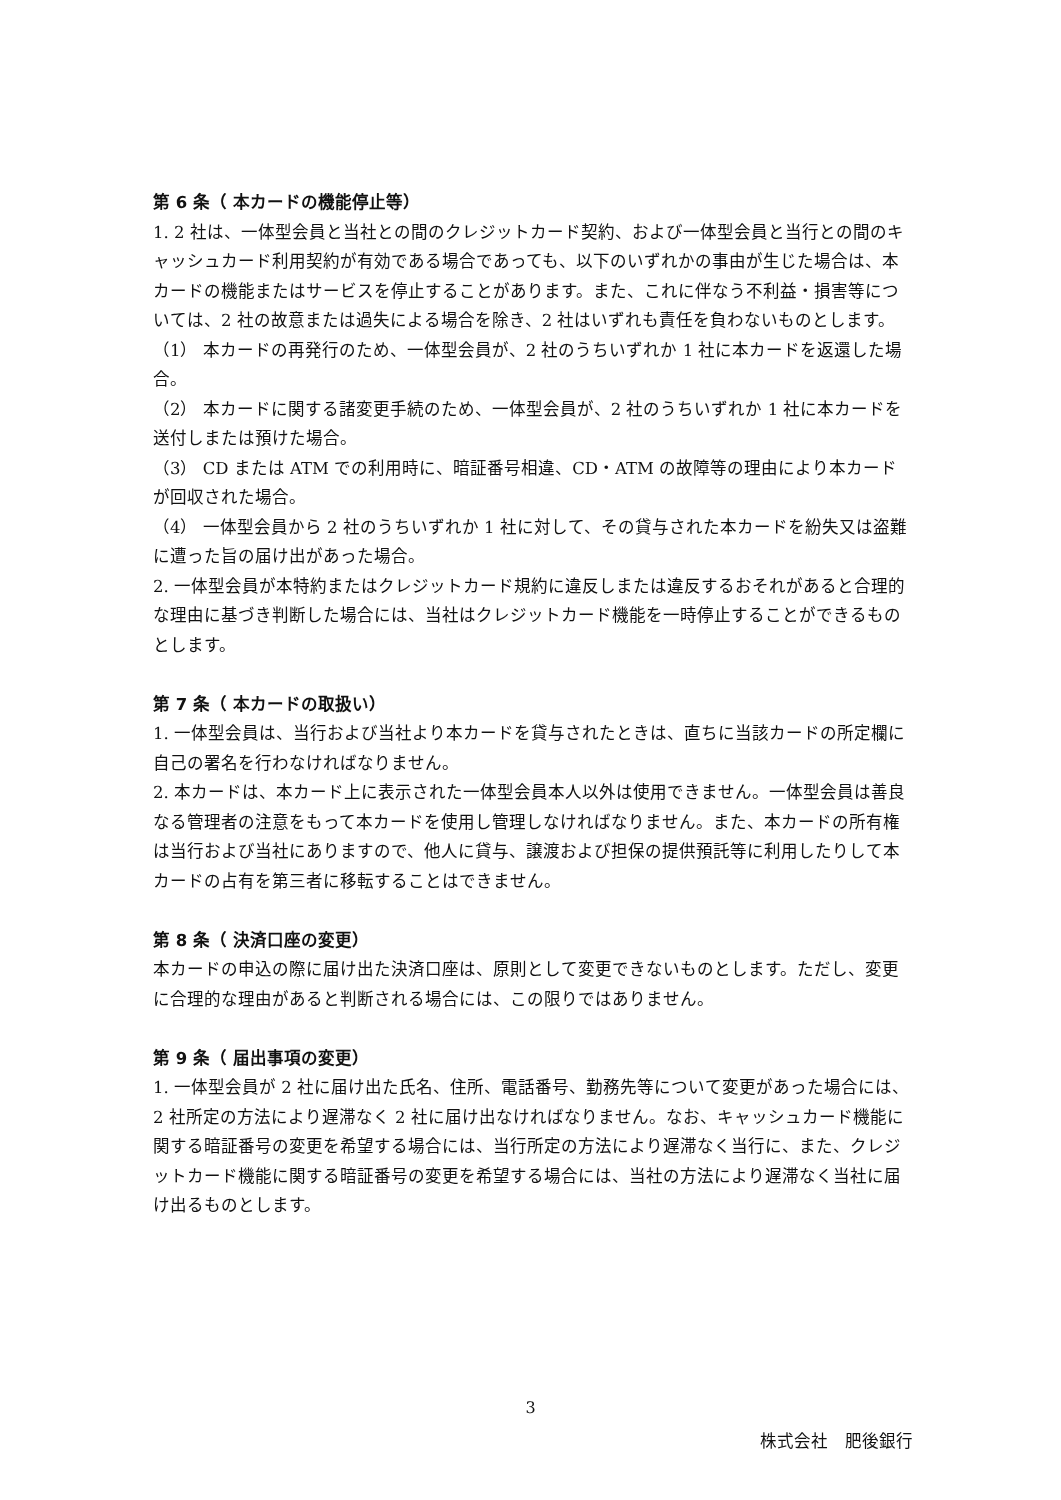第 6 条（ 本カードの機能停止等）
1. 2 社は、一体型会員と当社との間のクレジットカード契約、および一体型会員と当行との間のキャッシュカード利用契約が有効である場合であっても、以下のいずれかの事由が生じた場合は、本カードの機能またはサービスを停止することがあります。また、これに伴なう不利益・損害等については、2 社の故意または過失による場合を除き、2 社はいずれも責任を負わないものとします。
（1） 本カードの再発行のため、一体型会員が、2 社のうちいずれか 1 社に本カードを返還した場合。
（2） 本カードに関する諸変更手続のため、一体型会員が、2 社のうちいずれか 1 社に本カードを送付しまたは預けた場合。
（3） CD または ATM での利用時に、暗証番号相違、CD・ATM の故障等の理由により本カードが回収された場合。
（4） 一体型会員から 2 社のうちいずれか 1 社に対して、その貸与された本カードを紛失又は盗難に遭った旨の届け出があった場合。
2. 一体型会員が本特約またはクレジットカード規約に違反しまたは違反するおそれがあると合理的な理由に基づき判断した場合には、当社はクレジットカード機能を一時停止することができるものとします。
第 7 条（ 本カードの取扱い）
1. 一体型会員は、当行および当社より本カードを貸与されたときは、直ちに当該カードの所定欄に自己の署名を行わなければなりません。
2. 本カードは、本カード上に表示された一体型会員本人以外は使用できません。一体型会員は善良なる管理者の注意をもって本カードを使用し管理しなければなりません。また、本カードの所有権は当行および当社にありますので、他人に貸与、譲渡および担保の提供預託等に利用したりして本カードの占有を第三者に移転することはできません。
第 8 条（ 決済口座の変更）
本カードの申込の際に届け出た決済口座は、原則として変更できないものとします。ただし、変更に合理的な理由があると判断される場合には、この限りではありません。
第 9 条（ 届出事項の変更）
1. 一体型会員が 2 社に届け出た氏名、住所、電話番号、勤務先等について変更があった場合には、2 社所定の方法により遅滞なく 2 社に届け出なければなりません。なお、キャッシュカード機能に関する暗証番号の変更を希望する場合には、当行所定の方法により遅滞なく当行に、また、クレジットカード機能に関する暗証番号の変更を希望する場合には、当社の方法により遅滞なく当社に届け出るものとします。
3
株式会社　肥後銀行